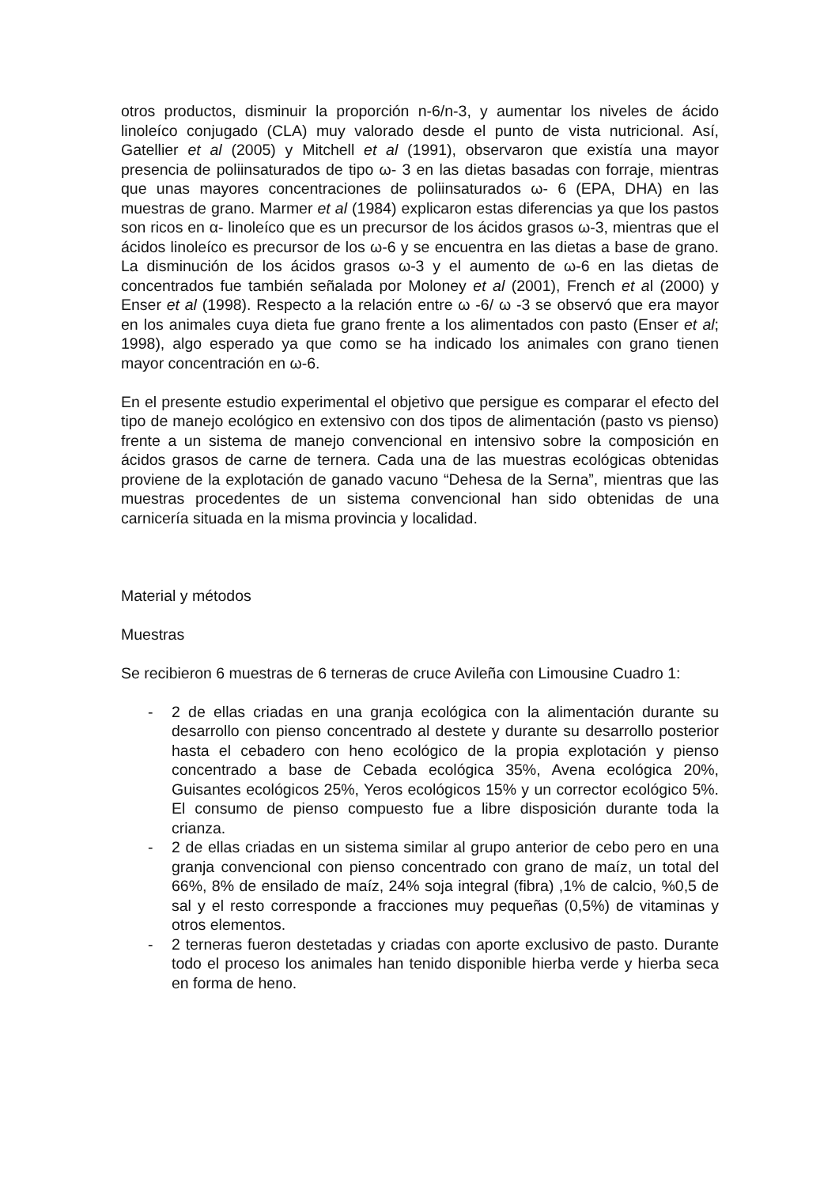otros productos, disminuir la proporción n-6/n-3, y aumentar los niveles de ácido linoleíco conjugado (CLA) muy valorado desde el punto de vista nutricional. Así, Gatellier et al (2005) y Mitchell et al (1991), observaron que existía una mayor presencia de poliinsaturados de tipo ω- 3 en las dietas basadas con forraje, mientras que unas mayores concentraciones de poliinsaturados ω- 6 (EPA, DHA) en las muestras de grano. Marmer et al (1984) explicaron estas diferencias ya que los pastos son ricos en α- linoleíco que es un precursor de los ácidos grasos ω-3, mientras que el ácidos linoleíco es precursor de los ω-6 y se encuentra en las dietas a base de grano. La disminución de los ácidos grasos ω-3 y el aumento de ω-6 en las dietas de concentrados fue también señalada por Moloney et al (2001), French et al (2000) y Enser et al (1998). Respecto a la relación entre ω -6/ ω -3 se observó que era mayor en los animales cuya dieta fue grano frente a los alimentados con pasto (Enser et al; 1998), algo esperado ya que como se ha indicado los animales con grano tienen mayor concentración en ω-6.
En el presente estudio experimental el objetivo que persigue es comparar el efecto del tipo de manejo ecológico en extensivo con dos tipos de alimentación (pasto vs pienso) frente a un sistema de manejo convencional en intensivo sobre la composición en ácidos grasos de carne de ternera. Cada una de las muestras ecológicas obtenidas proviene de la explotación de ganado vacuno “Dehesa de la Serna”, mientras que las muestras procedentes de un sistema convencional han sido obtenidas de una carnicería situada en la misma provincia y localidad.
Material y métodos
Muestras
Se recibieron 6 muestras de 6 terneras de cruce Avileña con Limousine Cuadro 1:
- 2 de ellas criadas en una granja ecológica con la alimentación durante su desarrollo con pienso concentrado al destete y durante su desarrollo posterior hasta el cebadero con heno ecológico de la propia explotación y pienso concentrado a base de Cebada ecológica 35%, Avena ecológica 20%, Guisantes ecológicos 25%, Yeros ecológicos 15% y un corrector ecológico 5%. El consumo de pienso compuesto fue a libre disposición durante toda la crianza.
- 2 de ellas criadas en un sistema similar al grupo anterior de cebo pero en una granja convencional con pienso concentrado con grano de maíz, un total del 66%, 8% de ensilado de maíz, 24% soja integral (fibra) ,1% de calcio, %0,5 de sal y el resto corresponde a fracciones muy pequeñas (0,5%) de vitaminas y otros elementos.
- 2 terneras fueron destetadas y criadas con aporte exclusivo de pasto. Durante todo el proceso los animales han tenido disponible hierba verde y hierba seca en forma de heno.